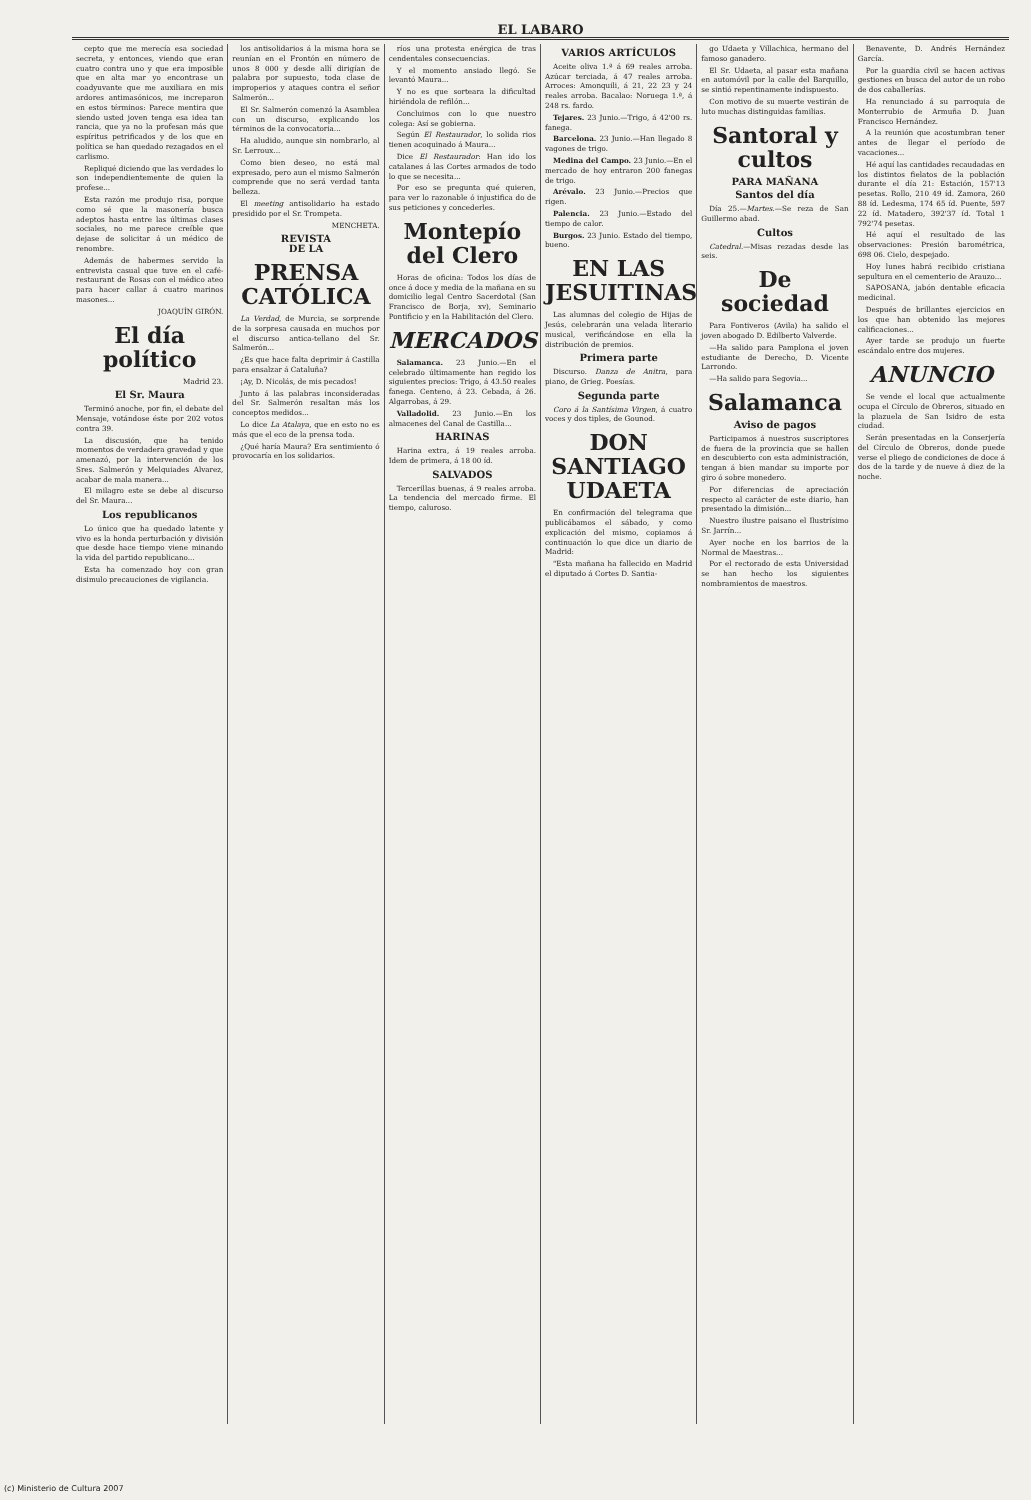EL LABARO
cepto que me merecía esa sociedad secreta, y entonces, viendo que eran cuatro contra uno y que era imposible que en alta mar yo encontrase un coadyuvante que me auxiliara en mis ardores antimasónicos, me increparon en estos términos: Parece mentira que siendo usted joven tenga esa idea tan rancia, que ya no la profesan más que espíritus petrificados y de los que en política se han quedado rezagados en el carlismo.
Repliqué diciendo que las verdades lo son independientemente de quien la profese...
Esta razón me produjo risa, porque como sé que la masonería busca adeptos hasta entre las últimas clases sociales, no me parece creíble que dejase de solicitar á un médico de renombre.
Además de habermes servido la entrevista casual que tuve en el café-restaurant de Rosas con el médico ateo para hacer callar á cuatro marinos masones...
JOAQUÍN GIRÓN.
El día político
Madrid 23.
El Sr. Maura
Terminó anoche, por fin, el debate del Mensaje, votándose éste por 202 votos contra 39.
La discusión, que ha tenido momentos de verdadera gravedad y que amenazó, por la intervención de los Sres. Salmerón y Melquiades Alvarez, acabar de mala manera...
El milagro este se debe al discurso del Sr. Maura...
Los republicanos
Lo único que ha quedado latente y vivo es la honda perturbación y división que desde hace tiempo viene minando la vida del partido republicano...
Esta ha comenzado hoy con gran disimulo precauciones de vigilancia.
los antisolidarios á la misma hora se reunían en el Frontón en número de unos 8 000 y desde allí dirigían de palabra por supuesto, toda clase de improperios y ataques contra el señor Salmerón...
El Sr. Salmerón comenzó la Asamblea con un discurso, explicando los términos de la convocatoria...
Ha aludido, aunque sin nombrarlo, al Sr. Lerroux...
Como bien deseo, no está mal expresado, pero aun el mismo Salmerón comprende que no será verdad tanta belleza.
El meeting antisolidario ha estado presidido por el Sr. Trompeta.
MENCHETA.
REVISTA
DE LA
PRENSA CATÓLICA
La Verdad, de Murcia, se sorprende de la sorpresa causada en muchos por el discurso antica-tellano del Sr. Salmerón...
¿Es que hace falta deprimir á Castilla para ensalzar á Cataluña?
¡Ay, D. Nicolás, de mis pecados!
Junto á las palabras inconsideradas del Sr. Salmerón resaltan más los conceptos medidos...
Lo dice La Atalaya, que en esto no es más que el eco de la prensa toda.
¿Qué haría Maura? Era sentimiento ó provocaría en los solidarios.
ríos una protesta enérgica de tras cendentales consecuencias.
Y el momento ansiado llegó. Se levantó Maura...
Y no es que sorteara la dificultad hiriéndola de refilón...
Concluimos con lo que nuestro colega: Así se gobierna.
Según El Restaurador, lo solida rios tienen acoquinado á Maura...
Dice El Restaurador: Han ido los catalanes á las Cortes armados de todo lo que se necesita...
Por eso se pregunta qué quieren, para ver lo razonable ó injustifica do de sus peticiones y concederles.
Montepío del Clero
Horas de oficina: Todos los días de once á doce y media de la mañana en su domicilio legal Centro Sacerdotal (San Francisco de Borja, xv), Seminario Pontificio y en la Habilitación del Clero.
MERCADOS
Salamanca. 23 Junio.—En el celebrado últimamente han regido los siguientes precios: Trigo, á 43.50 reales fanega. Centeno, á 23. Cebada, á 26. Algarrobas, á 29.
Valladolid. 23 Junio.—En los almacenes del Canal de Castilla...
HARINAS
Harina extra, á 19 reales arroba. Idem de primera, á 18 00 íd.
SALVADOS
Tercerillas buenas, á 9 reales arroba. La tendencia del mercado firme. El tiempo, caluroso.
VARIOS ARTÍCULOS
Aceite oliva 1.ª á 69 reales arroba. Azúcar terciada, á 47 reales arroba. Arroces: Amonquili, á 21, 22 23 y 24 reales arroba. Bacalao: Noruega 1.ª, á 248 rs. fardo.
Tejares. 23 Junio.—Trigo, á 42'00 rs. fanega.
Barcelona. 23 Junio.—Han llegado 8 vagones de trigo.
Medina del Campo. 23 Junio.—En el mercado de hoy entraron 200 fanegas de trigo.
Arévalo. 23 Junio.—Precios que rigen.
Palencia. 23 Junio.—Estado del tiempo de calor.
Burgos. 23 Junio. Estado del tiempo, bueno.
EN LAS JESUITINAS
Las alumnas del colegio de Hijas de Jesús, celebrarán una velada literario musical, verificándose en ella la distribución de premios.
Primera parte
Discurso. Danza de Anitra, para piano, de Grieg. Poesías.
Segunda parte
Coro á la Santísima Virgen, á cuatro voces y dos tiples, de Gounod.
DON SANTIAGO UDAETA
En confirmación del telegrama que publicábamos el sábado, y como explicación del mismo, copiamos á continuación lo que dice un diario de Madrid:
"Esta mañana ha fallecido en Madrid el diputado á Cortes D. Santia-
go Udaeta y Villachica, hermano del famoso ganadero.
El Sr. Udaeta, al pasar esta mañana en automóvil por la calle del Barquillo, se sintió repentinamente indispuesto.
Con motivo de su muerte vestirán de luto muchas distinguidas familias.
Santoral y cultos
PARA MAÑANA
Santos del día
Día 25.—Martes.—Se reza de San Guillermo abad.
Cultos
Catedral.—Misas rezadas desde las seis.
De sociedad
Para Fontiveros (Avila) ha salido el joven abogado D. Edilberto Valverde.
—Ha salido para Pamplona el joven estudiante de Derecho, D. Vicente Larrondo.
—Ha salido para Segovia...
Salamanca
Aviso de pagos
Participamos á nuestros suscriptores de fuera de la provincia que se hallen en descubierto con esta administración, tengan á bien mandar su importe por giro ó sobre monedero.
Por diferencias de apreciación respecto al carácter de este diario, han presentado la dimisión...
Nuestro ilustre paisano el Ilustrísimo Sr. Jarrín...
Ayer noche en los barrios de la Normal de Maestras...
Por el rectorado de esta Universidad se han hecho los siguientes nombramientos de maestros.
Benavente, D. Andrés Hernández García.
Por la guardia civil se hacen activas gestiones en busca del autor de un robo de dos caballerías.
Ha renunciado á su parroquia de Monterrubio de Armuña D. Juan Francisco Hernández.
A la reunión que acostumbran tener antes de llegar el período de vacaciones...
Hé aquí las cantidades recaudadas en los distintos fielatos de la población durante el día 21: Estación, 157'13 pesetas. Rollo, 210 49 íd. Zamora, 260 88 íd. Ledesma, 174 65 íd. Puente, 597 22 íd. Matadero, 392'37 íd. Total 1 792'74 pesetas.
Hé aquí el resultado de las observaciones: Presión barométrica, 698 06. Cielo, despejado.
Hoy lunes habrá recibido cristiana sepultura en el cementerio de Arauzo...
SAPOSANA, jabón dentable eficacia medicinal.
Después de brillantes ejercicios en los que han obtenido las mejores calificaciones...
Ayer tarde se produjo un fuerte escándalo entre dos mujeres.
ANUNCIO
Se vende el local que actualmente ocupa el Círculo de Obreros, situado en la plazuela de San Isidro de esta ciudad.
Serán presentadas en la Conserjería del Círculo de Obreros, donde puede verse el pliego de condiciones de doce á dos de la tarde y de nueve á diez de la noche.
(c) Ministerio de Cultura 2007